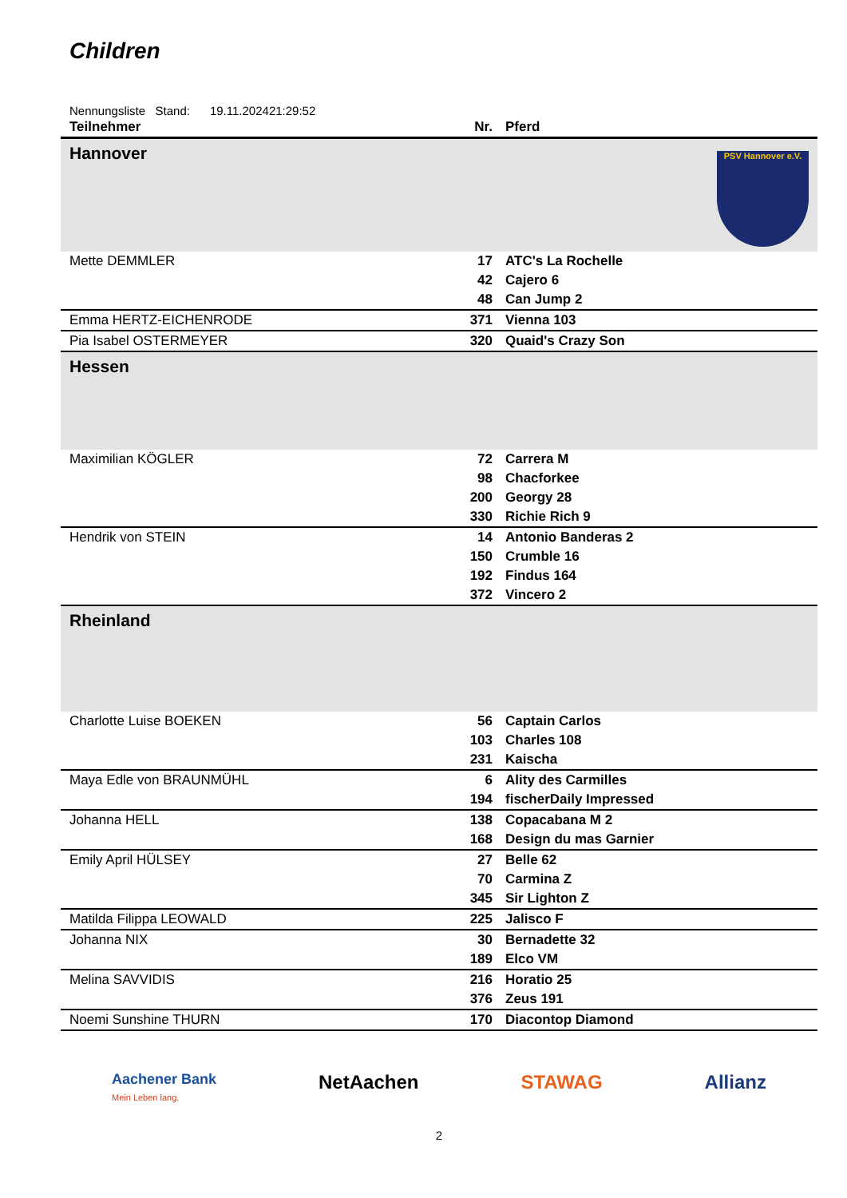Children
Nennungsliste Stand: 19.11.202421:29:52
| Teilnehmer | Nr. | Pferd |
| --- | --- | --- |
| Hannover | | PSV Hannover e.V. |
| Mette DEMMLER | 17 | ATC's La Rochelle |
| | 42 | Cajero 6 |
| | 48 | Can Jump 2 |
| Emma HERTZ-EICHENRODE | 371 | Vienna 103 |
| Pia Isabel OSTERMEYER | 320 | Quaid's Crazy Son |
| Hessen | | |
| Maximilian KÖGLER | 72 | Carrera M |
| | 98 | Chacforkee |
| | 200 | Georgy 28 |
| | 330 | Richie Rich 9 |
| Hendrik von STEIN | 14 | Antonio Banderas 2 |
| | 150 | Crumble 16 |
| | 192 | Findus 164 |
| | 372 | Vincero 2 |
| Rheinland | | |
| Charlotte Luise BOEKEN | 56 | Captain Carlos |
| | 103 | Charles 108 |
| | 231 | Kaischa |
| Maya Edle von BRAUNMÜHL | 6 | Ality des Carmilles |
| | 194 | fischerDaily Impressed |
| Johanna HELL | 138 | Copacabana M 2 |
| | 168 | Design du mas Garnier |
| Emily April HÜLSEY | 27 | Belle 62 |
| | 70 | Carmina Z |
| | 345 | Sir Lighton Z |
| Matilda Filippa LEOWALD | 225 | Jalisco F |
| Johanna NIX | 30 | Bernadette 32 |
| | 189 | Elco VM |
| Melina SAVVIDIS | 216 | Horatio 25 |
| | 376 | Zeus 191 |
| Noemi Sunshine THURN | 170 | Diacontop Diamond |
Aachener Bank
Mein Leben lang. NetAachen STAWAG Allianz
2